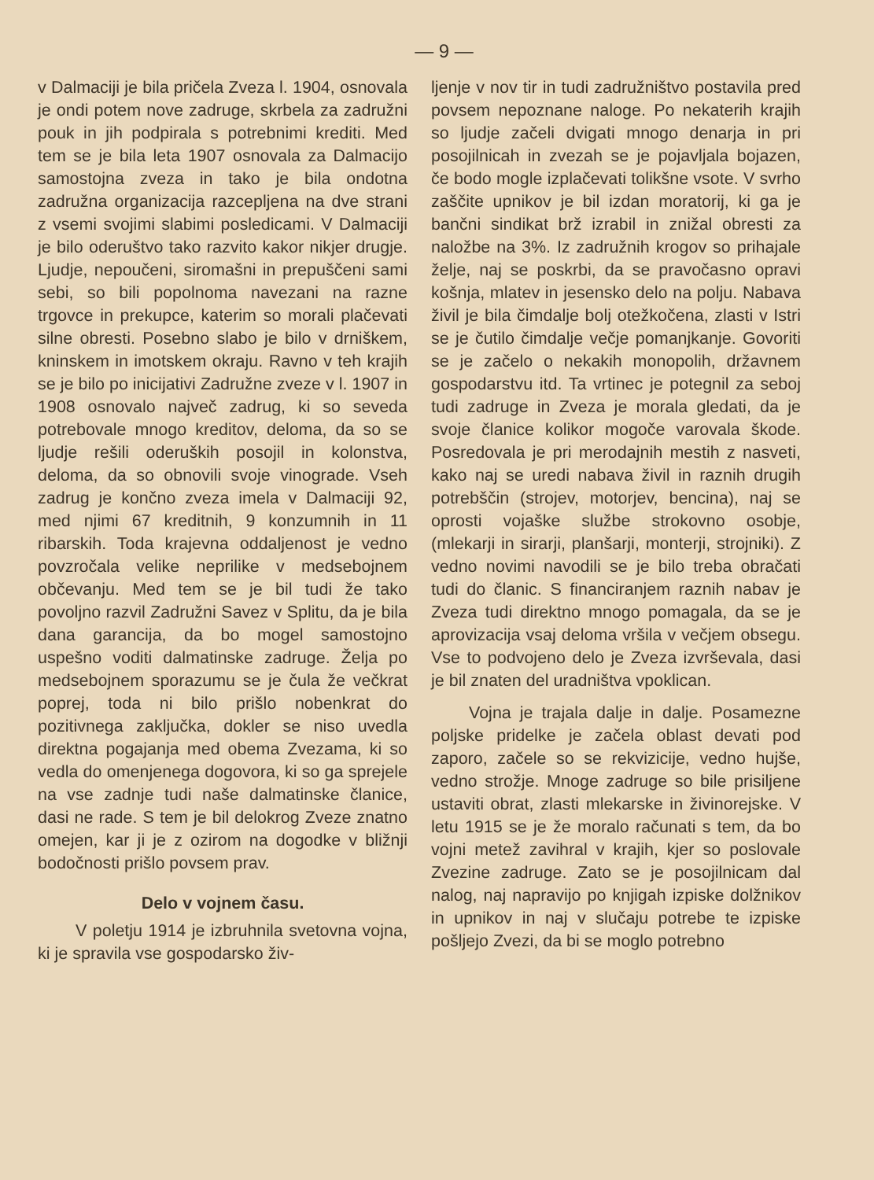— 9 —
v Dalmaciji je bila pričela Zveza l. 1904, osnovala je ondi potem nove zadruge, skrbela za zadružni pouk in jih podpirala s potrebnimi krediti. Med tem se je bila leta 1907 osnovala za Dalmacijo samostojna zveza in tako je bila ondotna zadružna organizacija razcepljena na dve strani z vsemi svojimi slabimi posledicami. V Dalmaciji je bilo oderuštvo tako razvito kakor nikjer drugje. Ljudje, nepoučeni, siromašni in prepuščeni sami sebi, so bili popolnoma navezani na razne trgovce in prekupce, katerim so morali plačevati silne obresti. Posebno slabo je bilo v drniškem, kninskem in imotskem okraju. Ravno v teh krajih se je bilo po inicijativi Zadružne zveze v l. 1907 in 1908 osnovalo največ zadrug, ki so seveda potrebovale mnogo kreditov, deloma, da so se ljudje rešili oderuških posojil in kolonstva, deloma, da so obnovili svoje vinograde. Vseh zadrug je končno zveza imela v Dalmaciji 92, med njimi 67 kreditnih, 9 konzumnih in 11 ribarskih. Toda krajevna oddaljenost je vedno povzročala velike neprilike v medsebojnem občevanju. Med tem se je bil tudi že tako povoljno razvil Zadružni Savez v Splitu, da je bila dana garancija, da bo mogel samostojno uspešno voditi dalmatinske zadruge. Želja po medsebojnem sporazumu se je čula že večkrat poprej, toda ni bilo prišlo nobenkrat do pozitivnega zaključka, dokler se niso uvedla direktna pogajanja med obema Zvezama, ki so vedla do omenjenega dogovora, ki so ga sprejele na vse zadnje tudi naše dalmatinske članice, dasi ne rade. S tem je bil delokrog Zveze znatno omejen, kar ji je z ozirom na dogodke v bližnji bodočnosti prišlo povsem prav.
Delo v vojnem času.
V poletju 1914 je izbruhnila svetovna vojna, ki je spravila vse gospodarsko živ-
ljenje v nov tir in tudi zadružništvo postavila pred povsem nepoznane naloge. Po nekaterih krajih so ljudje začeli dvigati mnogo denarja in pri posojilnicah in zvezah se je pojavljala bojazen, če bodo mogle izplačevati tolikšne vsote. V svrho zaščite upnikov je bil izdan moratorij, ki ga je bančni sindikat brž izrabil in znižal obresti za naložbe na 3%. Iz zadružnih krogov so prihajale želje, naj se poskrbi, da se pravočasno opravi košnja, mlatev in jesensko delo na polju. Nabava živil je bila čimdalje bolj otežkočena, zlasti v Istri se je čutilo čimdalje večje pomanjkanje. Govoriti se je začelo o nekakih monopolih, državnem gospodarstvu itd. Ta vrtinec je potegnil za seboj tudi zadruge in Zveza je morala gledati, da je svoje članice kolikor mogoče varovala škode. Posredovala je pri merodajnih mestih z nasveti, kako naj se uredi nabava živil in raznih drugih potrebščin (strojev, motorjev, bencina), naj se oprosti vojaške službe strokovno osobje, (mlekarji in sirarji, planšarji, monterji, strojniki). Z vedno novimi navodili se je bilo treba obračati tudi do članic. S financiranjem raznih nabav je Zveza tudi direktno mnogo pomagala, da se je aprovizacija vsaj deloma vršila v večjem obsegu. Vse to podvojeno delo je Zveza izvrševala, dasi je bil znaten del uradništva vpoklican.
Vojna je trajala dalje in dalje. Posamezne poljske pridelke je začela oblast devati pod zaporo, začele so se rekvizicije, vedno hujše, vedno strožje. Mnoge zadruge so bile prisiljene ustaviti obrat, zlasti mlekarske in živinorejske. V letu 1915 se je že moralo računati s tem, da bo vojni metež zavihral v krajih, kjer so poslovale Zvezine zadruge. Zato se je posojilnicam dal nalog, naj napravijo po knjigah izpiske dolžnikov in upnikov in naj v slučaju potrebe te izpiske pošljejo Zvezi, da bi se moglo potrebno